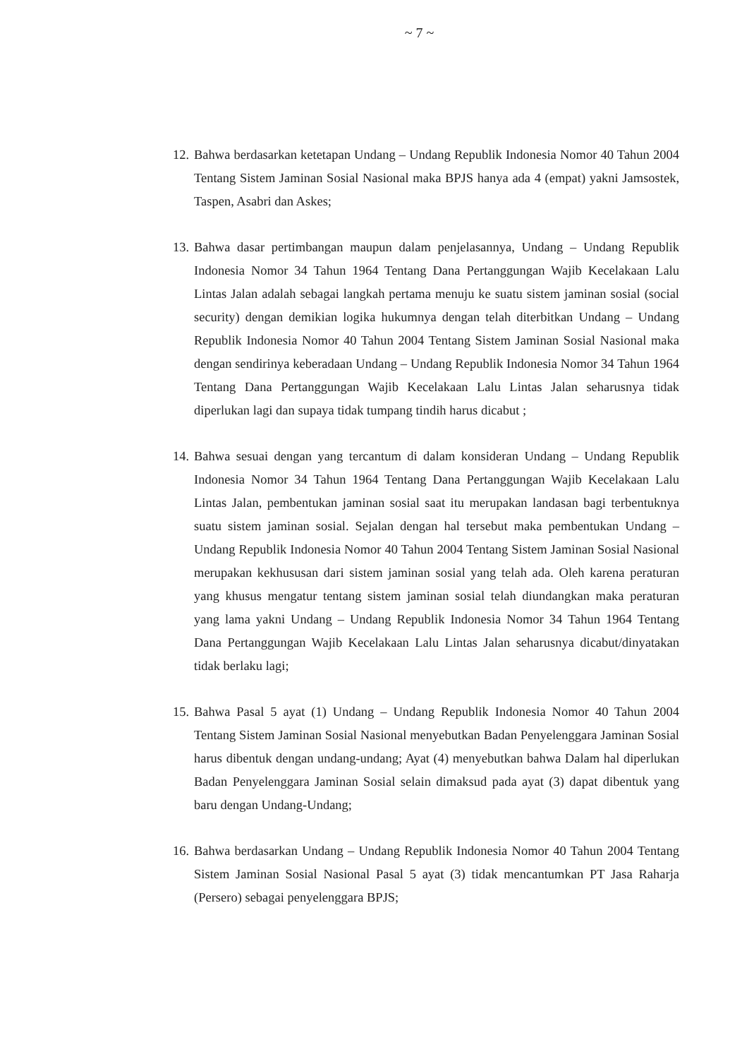~ 7 ~
12. Bahwa berdasarkan ketetapan Undang – Undang Republik Indonesia Nomor 40 Tahun 2004 Tentang Sistem Jaminan Sosial Nasional maka BPJS hanya ada 4 (empat) yakni Jamsostek, Taspen, Asabri dan Askes;
13. Bahwa dasar pertimbangan maupun dalam penjelasannya, Undang – Undang Republik Indonesia Nomor 34 Tahun 1964 Tentang Dana Pertanggungan Wajib Kecelakaan Lalu Lintas Jalan adalah sebagai langkah pertama menuju ke suatu sistem jaminan sosial (social security) dengan demikian logika hukumnya dengan telah diterbitkan Undang – Undang Republik Indonesia Nomor 40 Tahun 2004 Tentang Sistem Jaminan Sosial Nasional maka dengan sendirinya keberadaan Undang – Undang Republik Indonesia Nomor 34 Tahun 1964 Tentang Dana Pertanggungan Wajib Kecelakaan Lalu Lintas Jalan seharusnya tidak diperlukan lagi dan supaya tidak tumpang tindih harus dicabut ;
14. Bahwa sesuai dengan yang tercantum di dalam konsideran Undang – Undang Republik Indonesia Nomor 34 Tahun 1964 Tentang Dana Pertanggungan Wajib Kecelakaan Lalu Lintas Jalan, pembentukan jaminan sosial saat itu merupakan landasan bagi terbentuknya suatu sistem jaminan sosial. Sejalan dengan hal tersebut maka pembentukan Undang – Undang Republik Indonesia Nomor 40 Tahun 2004 Tentang Sistem Jaminan Sosial Nasional merupakan kekhususan dari sistem jaminan sosial yang telah ada. Oleh karena peraturan yang khusus mengatur tentang sistem jaminan sosial telah diundangkan maka peraturan yang lama yakni Undang – Undang Republik Indonesia Nomor 34 Tahun 1964 Tentang Dana Pertanggungan Wajib Kecelakaan Lalu Lintas Jalan seharusnya dicabut/dinyatakan tidak berlaku lagi;
15. Bahwa Pasal 5 ayat (1) Undang – Undang Republik Indonesia Nomor 40 Tahun 2004 Tentang Sistem Jaminan Sosial Nasional menyebutkan Badan Penyelenggara Jaminan Sosial harus dibentuk dengan undang-undang; Ayat (4) menyebutkan bahwa Dalam hal diperlukan Badan Penyelenggara Jaminan Sosial selain dimaksud pada ayat (3) dapat dibentuk yang baru dengan Undang-Undang;
16. Bahwa berdasarkan Undang – Undang Republik Indonesia Nomor 40 Tahun 2004 Tentang Sistem Jaminan Sosial Nasional Pasal 5 ayat (3) tidak mencantumkan PT Jasa Raharja (Persero) sebagai penyelenggara BPJS;